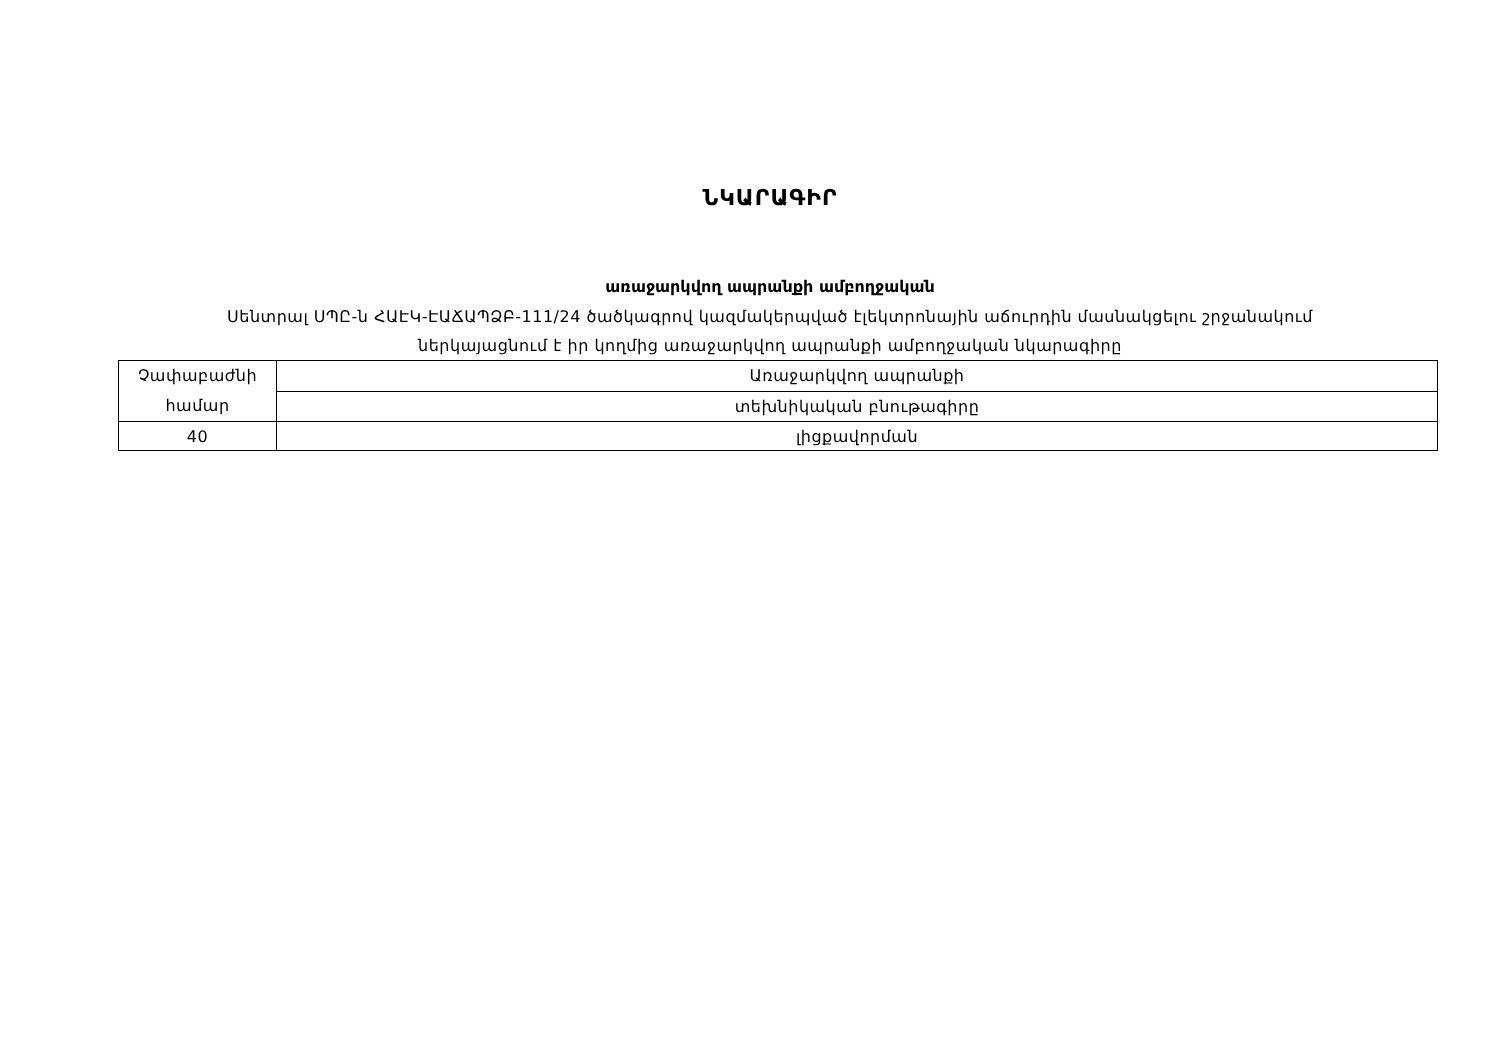ՆԿԱՐԱԳԻՐ
առաջարկվող ապրանքի ամբողջական
Սենտրալ ՍՊԸ-ն ՀԱԷԿ-ԷԱՃԱՊՁԲ-111/24 ծածկագրով կազմակերպված էլեկտրոնային աճուրդին մասնակցելու շրջանակում
ներկայացնում է իր կողմից առաջարկվող ապրանքի ամբողջական նկարագիրը
| Չափաբաժնի համար | Առաջարկվող ապրանքի |
| | տեխնիկական բնութագիրը |
| 40 | լիցքավորման |